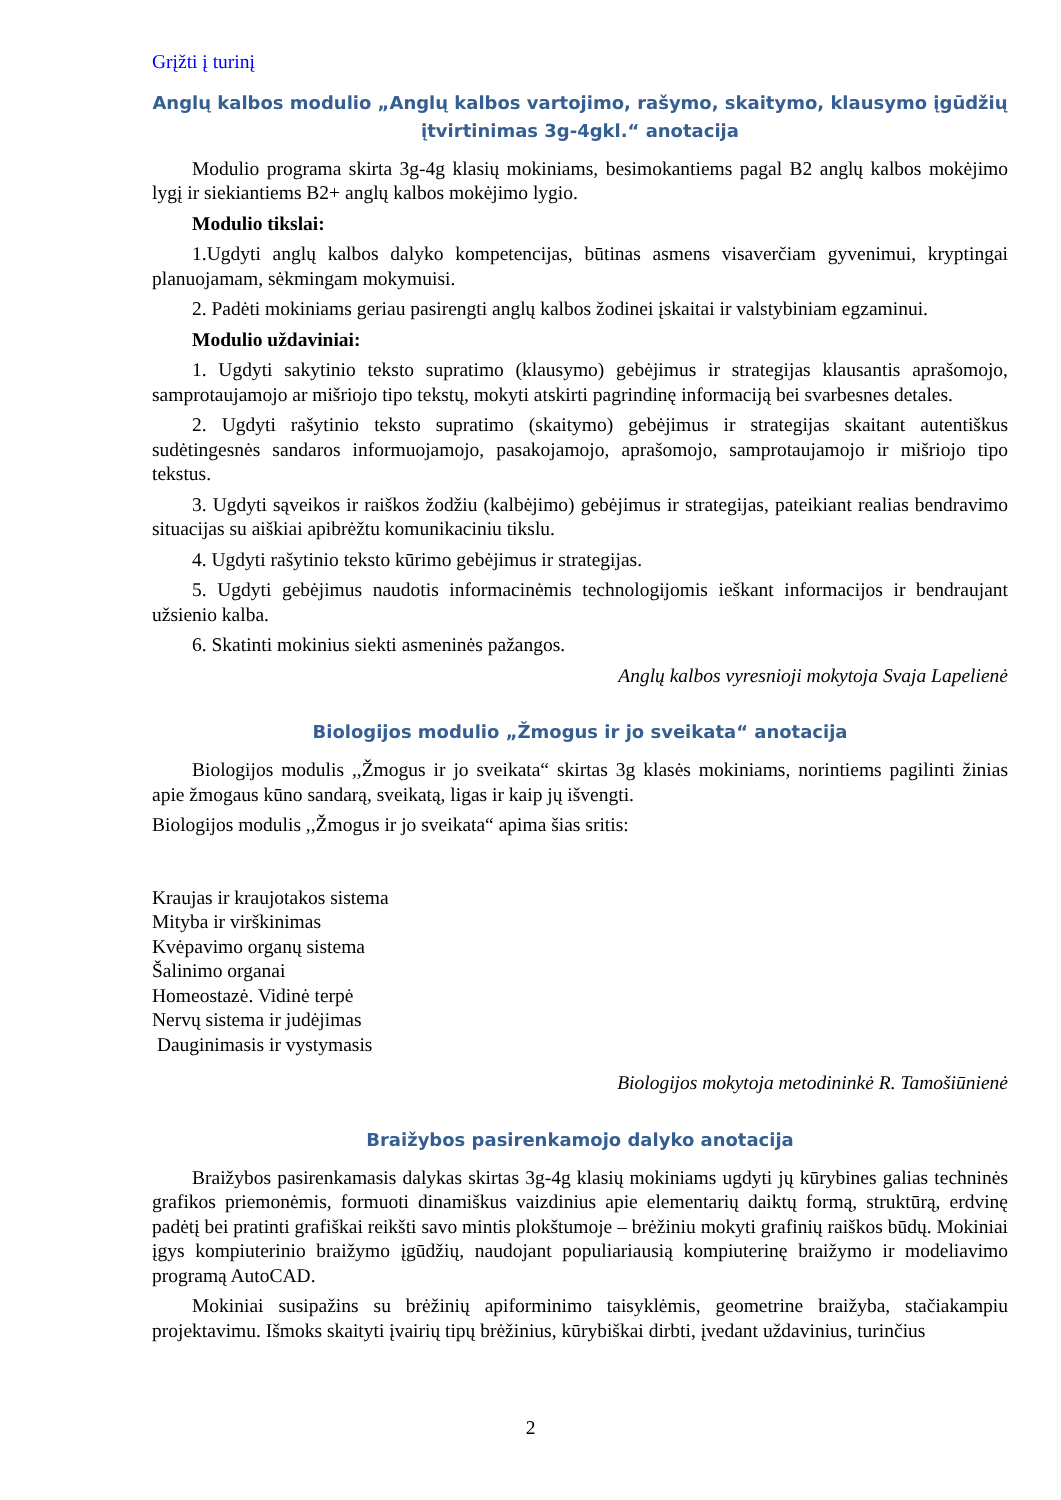Grįžti į turinį
Anglų kalbos modulio „Anglų kalbos vartojimo, rašymo, skaitymo, klausymo įgūdžių įtvirtinimas 3g-4gkl.“ anotacija
Modulio programa skirta 3g-4g klasių mokiniams, besimokantiems pagal B2 anglų kalbos mokėjimo lygį ir siekiantiems B2+ anglų kalbos mokėjimo lygio.
Modulio tikslai:
1.Ugdyti anglų kalbos dalyko kompetencijas, būtinas asmens visaverčiam gyvenimui, kryptingai planuojamam, sėkmingam mokymuisi.
2. Padėti mokiniams geriau pasirengti anglų kalbos žodinei įskaitai ir valstybiniam egzaminui.
Modulio uždaviniai:
1. Ugdyti sakytinio teksto supratimo (klausymo) gebėjimus ir strategijas klausantis aprašomojo, samprotaujamojo ar mišriojo tipo tekstų, mokyti atskirti pagrindinę informaciją bei svarbesnes detales.
2. Ugdyti rašytinio teksto supratimo (skaitymo) gebėjimus ir strategijas skaitant autentiškus sudėtingesnės sandaros informuojamojo, pasakojamojo, aprašomojo, samprotaujamojo ir mišriojo tipo tekstus.
3. Ugdyti sąveikos ir raiškos žodžiu (kalbėjimo) gebėjimus ir strategijas, pateikiant realias bendravimo situacijas su aiškiai apibrėžtu komunikaciniu tikslu.
4. Ugdyti rašytinio teksto kūrimo gebėjimus ir strategijas.
5. Ugdyti gebėjimus naudotis informacinėmis technologijomis ieškant informacijos ir bendraujant užsienio kalba.
6. Skatinti mokinius siekti asmeninės pažangos.
Anglų kalbos vyresnioji mokytoja Svaja Lapelienė
Biologijos modulio „Žmogus ir jo sveikata“ anotacija
Biologijos modulis ,,Žmogus ir jo sveikata“ skirtas 3g klasės mokiniams, norintiems pagilinti žinias apie žmogaus kūno sandarą, sveikatą, ligas ir kaip jų išvengti.
Biologijos modulis ,,Žmogus ir jo sveikata“ apima šias sritis:
Kraujas ir kraujotakos sistema
Mityba ir virškinimas
Kvėpavimo organų sistema
Šalinimo organai
Homeostazė. Vidinė terpė
Nervų sistema ir judėjimas
Dauginimasis ir vystymasis
Biologijos mokytoja metodininkė R. Tamošiūnienė
Braižybos pasirenkamojo dalyko anotacija
Braižybos pasirenkamasis dalykas skirtas 3g-4g klasių mokiniams ugdyti jų kūrybines galias techninės grafikos priemonėmis, formuoti dinamiškus vaizdinius apie elementarių daiktų formą, struktūrą, erdvinę padėtį bei pratinti grafiškai reikšti savo mintis plokštumoje – brėžiniu mokyti grafinių raiškos būdų. Mokiniai įgys kompiuterinio braižymo įgūdžių, naudojant populiariausią kompiuterinę braižymo ir modeliavimo programą AutoCAD.
Mokiniai susipažins su brėžinių apiforminimo taisyklėmis, geometrine braižyba, stačiakampiu projektavimu. Išmoks skaityti įvairių tipų brėžinius, kūrybiškai dirbti, įvedant uždavinius, turinčius
2